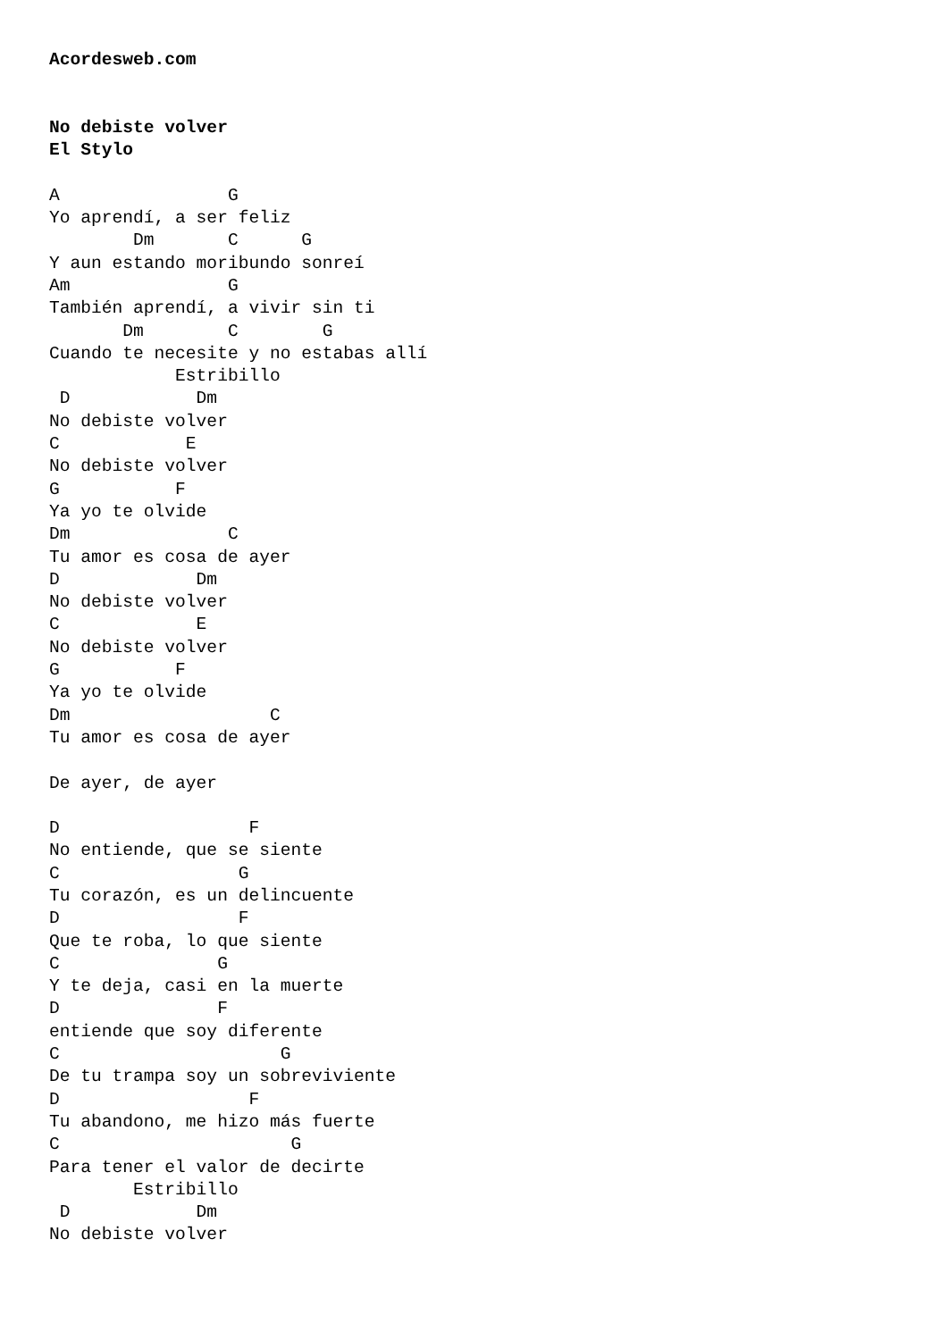Acordesweb.com


No debiste volver
El Stylo

A                G
Yo aprendí, a ser feliz
        Dm       C      G
Y aun estando moribundo sonreí
Am               G
También aprendí, a vivir sin ti
       Dm        C        G
Cuando te necesite y no estabas allí
            Estribillo
 D            Dm
No debiste volver
C            E
No debiste volver
G           F
Ya yo te olvide
Dm               C
Tu amor es cosa de ayer
D             Dm
No debiste volver
C             E
No debiste volver
G           F
Ya yo te olvide
Dm                   C
Tu amor es cosa de ayer

De ayer, de ayer

D                  F
No entiende, que se siente
C                 G
Tu corazón, es un delincuente
D                 F
Que te roba, lo que siente
C               G
Y te deja, casi en la muerte
D               F
entiende que soy diferente
C                     G
De tu trampa soy un sobreviviente
D                  F
Tu abandono, me hizo más fuerte
C                      G
Para tener el valor de decirte
        Estribillo
 D            Dm
No debiste volver